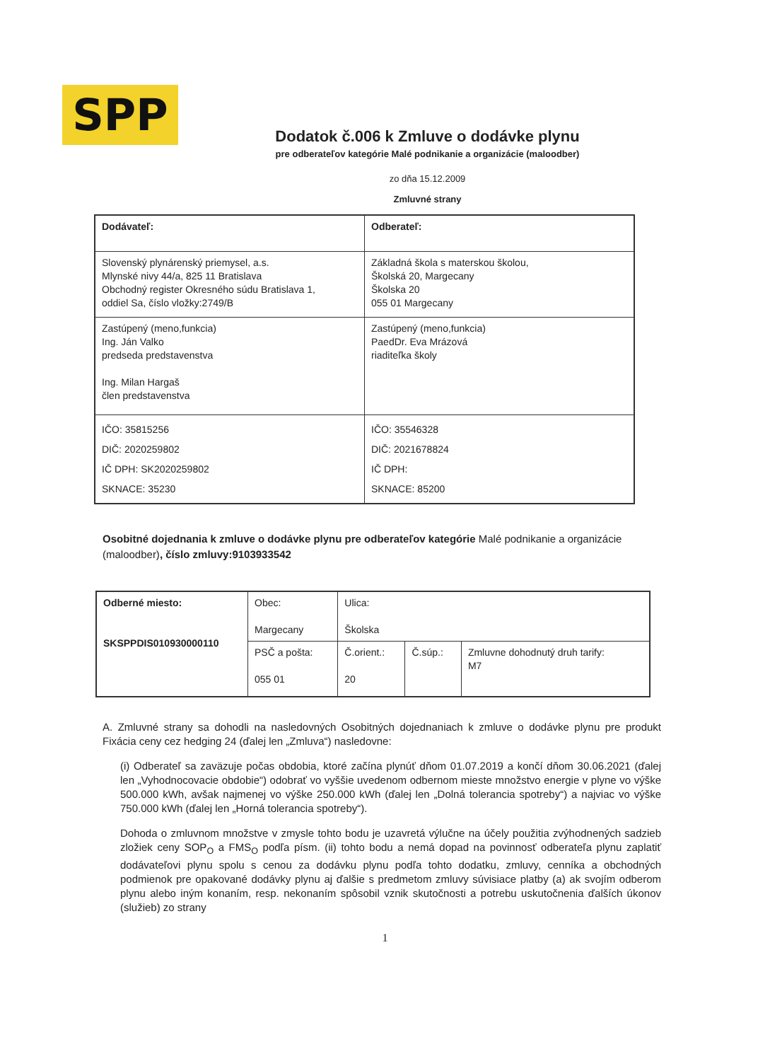SPP
Dodatok č.006 k Zmluve o dodávke plynu
pre odberateľov kategórie Malé podnikanie a organizácie (maloodber)
zo dňa 15.12.2009
Zmluvné strany
| Dodávateľ: | Odberateľ: |
| Slovenský plynárenský priemysel, a.s. Mlynské nivy 44/a, 825 11 Bratislava Obchodný register Okresného súdu Bratislava 1, oddiel Sa, číslo vložky:2749/B | Základná škola s materskou školou, Školská 20, Margecany Školska 20 055 01 Margecany |
| Zastúpený (meno,funkcia) Ing. Ján Valko predseda predstavenstva Ing. Milan Hargaš člen predstavenstva | Zastúpený (meno,funkcia) PaedDr. Eva Mrázová riaditeľka školy |
| IČO: 35815256 DIČ: 2020259802 IČ DPH: SK2020259802 SKNACE: 35230 | IČO: 35546328 DIČ: 2021678824 IČ DPH: SKNACE: 85200 |
Osobitné dojednania k zmluve o dodávke plynu pre odberateľov kategórie Malé podnikanie a organizácie (maloodber), číslo zmluvy:9103933542
| Odberné miesto: SKSPPDIS010930000110 | Obec: Margecany | Ulica: Školska | | |
| | PSČ a pošta: 055 01 | Č.orient.: 20 | Č.súp.: | Zmluvne dohodnutý druh tarify: M7 |
A. Zmluvné strany sa dohodli na nasledovných Osobitných dojednaniach k zmluve o dodávke plynu pre produkt Fixácia ceny cez hedging 24 (ďalej len „Zmluva“) nasledovne:
(i) Odberateľ sa zaväzuje počas obdobia, ktoré začína plynúť dňom 01.07.2019 a končí dňom 30.06.2021 (ďalej len „Vyhodnocovacie obdobie“) odobrať vo vyššie uvedenom odbernom mieste množstvo energie v plyne vo výške 500.000 kWh, avšak najmenej vo výške 250.000 kWh (ďalej len „Dolná tolerancia spotreby“) a najviac vo výške 750.000 kWh (ďalej len „Horná tolerancia spotreby“).
Dohoda o zmluvnom množstve v zmysle tohto bodu je uzavretá výlučne na účely použitia zvýhodnených sadzieb zložiek ceny SOP<sub>O</sub> a FMS<sub>O</sub> podľa písm. (ii) tohto bodu a nemá dopad na povinnosť odberateľa plynu zaplatiť dodávateľovi plynu spolu s cenou za dodávku plynu podľa tohto dodatku, zmluvy, cenníka a obchodných podmienok pre opakované dodávky plynu aj ďalšie s predmetom zmluvy súvisiace platby (a) ak svojím odberom plynu alebo iným konaním, resp. nekonaním spôsobil vznik skutočnosti a potrebu uskutočnenia ďalších úkonov (služieb) zo strany
1